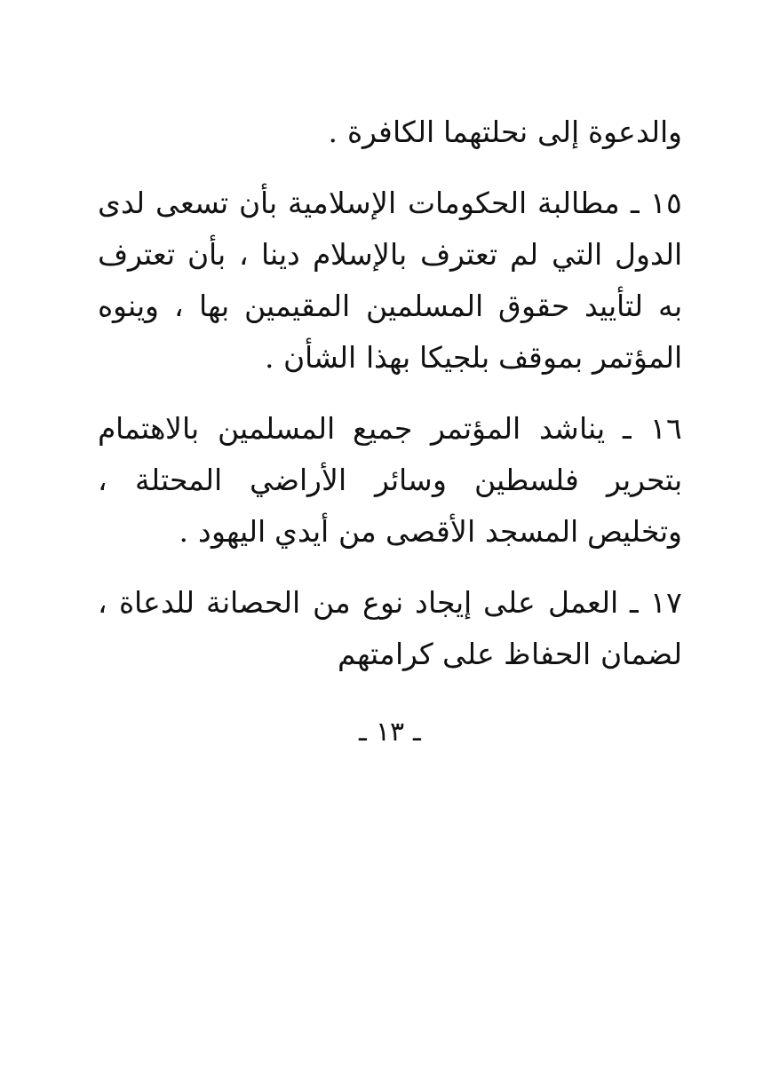والدعوة إلى نحلتهما الكافرة .
١٥ ـ مطالبة الحكومات الإسلامية بأن تسعى لدى الدول التي لم تعترف بالإسلام دينا ، بأن تعترف به لتأييد حقوق المسلمين المقيمين بها ، وينوه المؤتمر بموقف بلجيكا بهذا الشأن .
١٦ ـ يناشد المؤتمر جميع المسلمين بالاهتمام بتحرير فلسطين وسائر الأراضي المحتلة ، وتخليص المسجد الأقصى من أيدي اليهود .
١٧ ـ العمل على إيجاد نوع من الحصانة للدعاة ، لضمان الحفاظ على كرامتهم
ـ ١٣ ـ